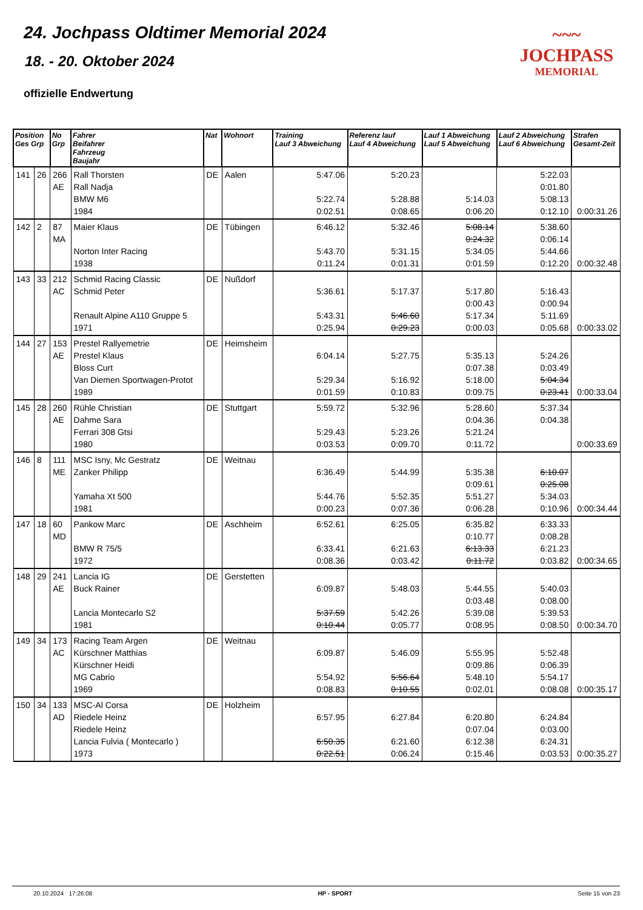24. Jochpass Oldtimer Memorial 2024
18. - 20. Oktober 2024
offizielle Endwertung
~~~
JOCHPASS
MEMORIAL
| Position Ges Grp | | No Grp | Fahrer Beifahrer Fahrzeug Baujahr | Nat | Wohnort | Training Lauf 3 Abweichung | Referenz lauf Lauf 4 Abweichung | Lauf 1 Abweichung Lauf 5 Abweichung | Lauf 2 Abweichung Lauf 6 Abweichung | Strafen Gesamt-Zeit |
| --- | --- | --- | --- | --- | --- | --- | --- | --- | --- | --- |
| 141 | 26 | 266 AE | Rall Thorsten Rall Nadja BMW M6 1984 | DE | Aalen | 5:47.06 5:22.74 0:02.51 | 5:20.23 5:28.88 0:08.65 | 5:14.03 0:06.20 | 5:22.03 0:01.80 5:08.13 0:12.10 | 0:00:31.26 |
| 142 | 2 | 87 MA | Maier Klaus Norton Inter Racing 1938 | DE | Tübingen | 6:46.12 5:43.70 0:11.24 | 5:32.46 5:31.15 0:01.31 | 5:08.14 0:24.32 5:34.05 0:01.59 | 5:38.60 0:06.14 5:44.66 0:12.20 | 0:00:32.48 |
| 143 | 33 | 212 AC | Schmid Racing Classic Schmid Peter Renault Alpine A110 Gruppe 5 1971 | DE | Nußdorf | 5:36.61 5:43.31 0:25.94 | 5:17.37 5:46.60 0:29.23 | 5:17.80 0:00.43 5:17.34 0:00.03 | 5:16.43 0:00.94 5:11.69 0:05.68 | 0:00:33.02 |
| 144 | 27 | 153 AE | Prestel Rallyemetrie Prestel Klaus Bloss Curt Van Diemen Sportwagen-Protot 1989 | DE | Heimsheim | 6:04.14 5:29.34 0:01.59 | 5:27.75 5:16.92 0:10.83 | 5:35.13 0:07.38 5:18.00 0:09.75 | 5:24.26 0:03.49 5:04.34 0:23.41 | 0:00:33.04 |
| 145 | 28 | 260 AE | Rühle Christian Dahme Sara Ferrari 308 Gtsi 1980 | DE | Stuttgart | 5:59.72 5:29.43 0:03.53 | 5:32.96 5:23.26 0:09.70 | 5:28.60 0:04.36 5:21.24 0:11.72 | 5:37.34 0:04.38 | 0:00:33.69 |
| 146 | 8 | 111 ME | MSC Isny, Mc Gestratz Zanker Philipp Yamaha Xt 500 1981 | DE | Weitnau | 6:36.49 5:44.76 0:00.23 | 5:44.99 5:52.35 0:07.36 | 5:35.38 0:09.61 5:51.27 0:06.28 | 6:10.07 0:25.08 5:34.03 0:10.96 | 0:00:34.44 |
| 147 | 18 | 60 MD | Pankow Marc BMW R 75/5 1972 | DE | Aschheim | 6:52.61 6:33.41 0:08.36 | 6:25.05 6:21.63 0:03.42 | 6:35.82 0:10.77 6:13.33 0:11.72 | 6:33.33 0:08.28 6:21.23 0:03.82 | 0:00:34.65 |
| 148 | 29 | 241 AE | Lancia IG Buck Rainer Lancia Montecarlo S2 1981 | DE | Gerstetten | 6:09.87 5:37.59 0:10.44 | 5:48.03 5:42.26 0:05.77 | 5:44.55 0:03.48 5:39.08 0:08.95 | 5:40.03 0:08.00 5:39.53 0:08.50 | 0:00:34.70 |
| 149 | 34 | 173 AC | Racing Team Argen Kürschner Matthias Kürschner Heidi MG Cabrio 1969 | DE | Weitnau | 6:09.87 5:54.92 0:08.83 | 5:46.09 5:56.64 0:10.55 | 5:55.95 0:09.86 5:48.10 0:02.01 | 5:52.48 0:06.39 5:54.17 0:08.08 | 0:00:35.17 |
| 150 | 34 | 133 AD | MSC-Al Corsa Riedele Heinz Riedele Heinz Lancia Fulvia ( Montecarlo ) 1973 | DE | Holzheim | 6:57.95 6:50.35 0:22.51 | 6:27.84 6:21.60 0:06.24 | 6:20.80 0:07.04 6:12.38 0:15.46 | 6:24.84 0:03.00 6:24.31 0:03.53 | 0:00:35.27 |
20.10.2024 17:26:08 HP - SPORT Seite 15 von 23